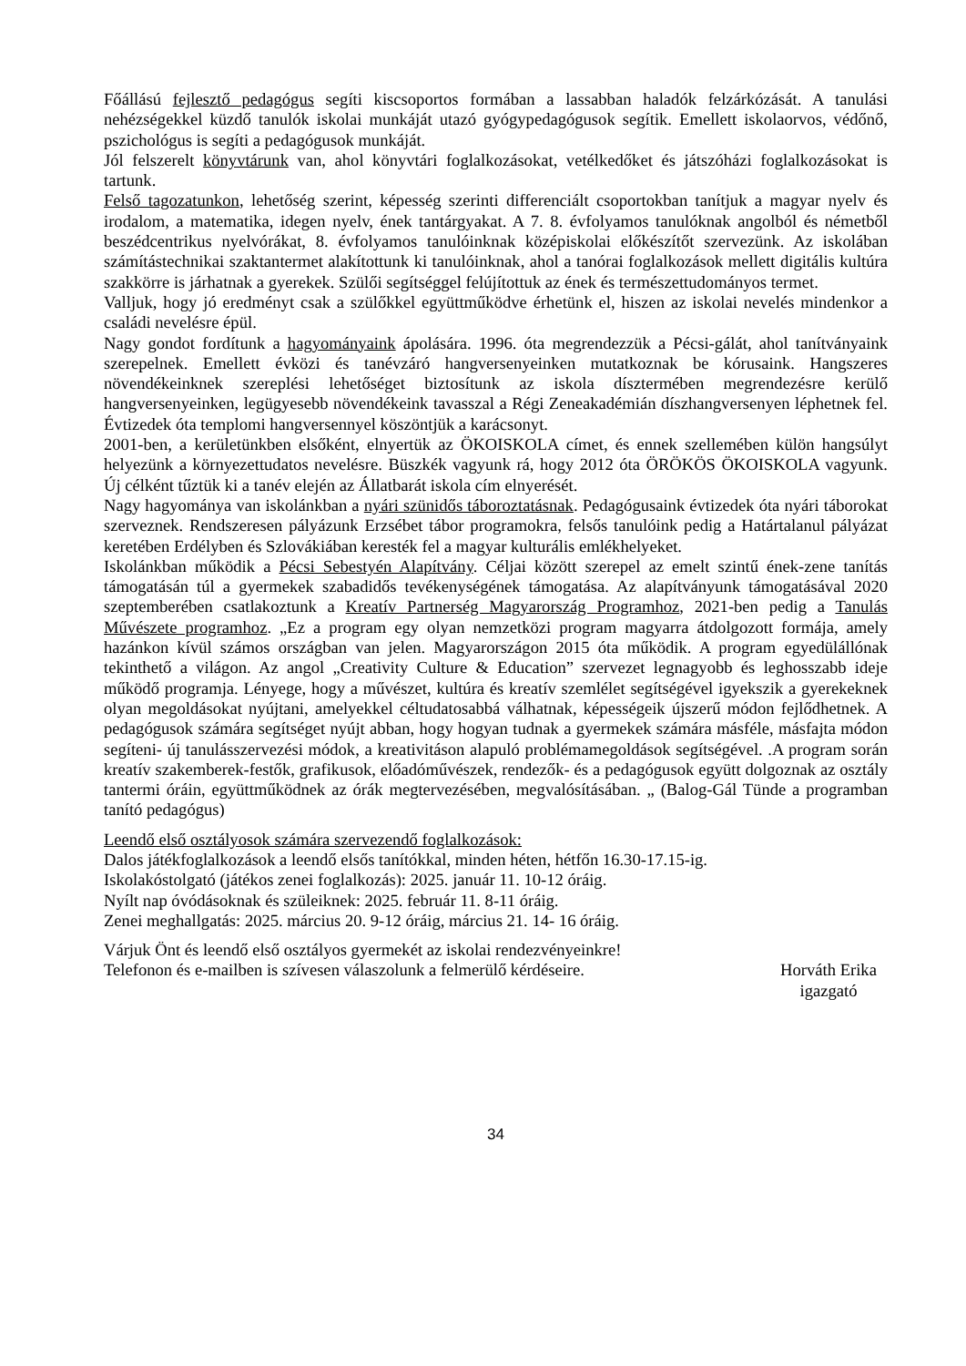Főállású fejlesztő pedagógus segíti kiscsoportos formában a lassabban haladók felzárkózását. A tanulási nehézségekkel küzdő tanulók iskolai munkáját utazó gyógypedagógusok segítik. Emellett iskolaorvos, védőnő, pszichológus is segíti a pedagógusok munkáját.
Jól felszerelt könyvtárunk van, ahol könyvtári foglalkozásokat, vetélkedőket és játszóházi foglalkozásokat is tartunk.
Felső tagozatunkon, lehetőség szerint, képesség szerinti differenciált csoportokban tanítjuk a magyar nyelv és irodalom, a matematika, idegen nyelv, ének tantárgyakat. A 7. 8. évfolyamos tanulóknak angolból és németből beszédcentrikus nyelvórákat, 8. évfolyamos tanulóinknak középiskolai előkészítőt szervezünk. Az iskolában számítástechnikai szaktantermet alakítottunk ki tanulóinknak, ahol a tanórai foglalkozások mellett digitális kultúra szakkörre is járhatnak a gyerekek. Szülői segítséggel felújítottuk az ének és természettudományos termet.
Valljuk, hogy jó eredményt csak a szülőkkel együttműködve érhetünk el, hiszen az iskolai nevelés mindenkor a családi nevelésre épül.
Nagy gondot fordítunk a hagyományaink ápolására. 1996. óta megrendezzük a Pécsi-gálát, ahol tanítványaink szerepelnek. Emellett évközi és tanévzáró hangversenyeinken mutatkoznak be kórusaink. Hangszeres növendékeinknek szereplési lehetőséget biztosítunk az iskola dísztermében megrendezésre kerülő hangversenyeinken, legügyesebb növendékeink tavasszal a Régi Zeneakadémián díszhangversenyen léphetnek fel. Évtizedek óta templomi hangversennyel köszöntjük a karácsonyt.
2001-ben, a kerületünkben elsőként, elnyertük az ÖKOISKOLA címet, és ennek szellemében külön hangsúlyt helyezünk a környezettudatos nevelésre. Büszkék vagyunk rá, hogy 2012 óta ÖRÖKÖS ÖKOISKOLA vagyunk. Új célként tűztük ki a tanév elején az Állatbarát iskola cím elnyerését.
Nagy hagyománya van iskolánkban a nyári szünidős táboroztatásnak. Pedagógusaink évtizedek óta nyári táborokat szerveznek. Rendszeresen pályázunk Erzsébet tábor programokra, felsős tanulóink pedig a Határtalanul pályázat keretében Erdélyben és Szlovákiában keresték fel a magyar kulturális emlékhelyeket.
Iskolánkban működik a Pécsi Sebestyén Alapítvány. Céljai között szerepel az emelt szintű ének-zene tanítás támogatásán túl a gyermekek szabadidős tevékenységének támogatása. Az alapítványunk támogatásával 2020 szeptemberében csatlakoztunk a Kreatív Partnerség Magyarország Programhoz, 2021-ben pedig a Tanulás Művészete programhoz. „Ez a program egy olyan nemzetközi program magyarra átdolgozott formája, amely hazánkon kívül számos országban van jelen. Magyarországon 2015 óta működik. A program egyedülállónak tekinthető a világon. Az angol „Creativity Culture & Education” szervezet legnagyobb és leghosszabb ideje működő programja. Lényege, hogy a művészet, kultúra és kreatív szemlélet segítségével igyekszik a gyerekeknek olyan megoldásokat nyújtani, amelyekkel céltudatosabbá válhatnak, képességeik újszerű módon fejlődhetnek. A pedagógusok számára segítséget nyújt abban, hogy hogyan tudnak a gyermekek számára másféle, másfajta módon segíteni- új tanulásszervezési módok, a kreativitáson alapuló problémamegoldások segítségével. .A program során kreatív szakemberek-festők, grafikusok, előadóművészek, rendezők- és a pedagógusok együtt dolgoznak az osztály tantermi óráin, együttműködnek az órák megtervezésében, megvalósításában. „ (Balog-Gál Tünde a programban tanító pedagógus)
Leendő első osztályosok számára szervezendő foglalkozások:
Dalos játékfoglalkozások a leendő elsős tanítókkal, minden héten, hétfőn 16.30-17.15-ig.
Iskolakóstolgató (játékos zenei foglalkozás): 2025. január 11. 10-12 óráig.
Nyílt nap óvódásoknak és szüleiknek: 2025. február 11. 8-11 óráig.
Zenei meghallgatás: 2025. március 20. 9-12 óráig, március 21. 14- 16 óráig.
Várjuk Önt és leendő első osztályos gyermekét az iskolai rendezvényeinkre!
Telefonon és e-mailben is szívesen válaszolunk a felmerülő kérdéseire. Horváth Erika
igazgató
34